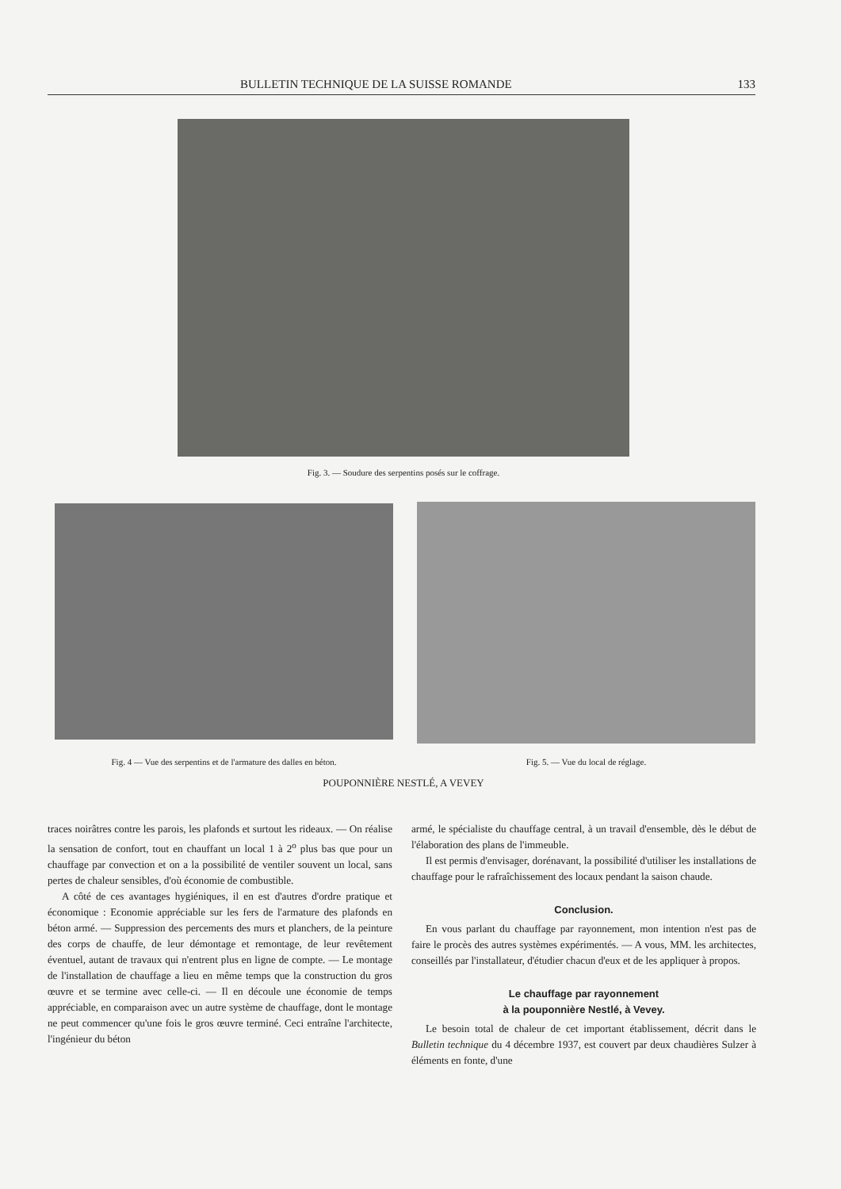BULLETIN TECHNIQUE DE LA SUISSE ROMANDE 133
Fig. 3. — Soudure des serpentins posés sur le coffrage.
Fig. 4 — Vue des serpentins et de l'armature des dalles en béton.
Fig. 5. — Vue du local de réglage.
POUPONNIÈRE NESTLÉ, A VEVEY
traces noirâtres contre les parois, les plafonds et surtout les rideaux. — On réalise la sensation de confort, tout en chauffant un local 1 à 2<sup>o</sup> plus bas que pour un chauffage par convection et on a la possibilité de ventiler souvent un local, sans pertes de chaleur sensibles, d'où économie de combustible.
A côté de ces avantages hygiéniques, il en est d'autres d'ordre pratique et économique : Economie appréciable sur les fers de l'armature des plafonds en béton armé. — Suppression des percements des murs et planchers, de la peinture des corps de chauffe, de leur démontage et remontage, de leur revêtement éventuel, autant de travaux qui n'entrent plus en ligne de compte. — Le montage de l'installation de chauffage a lieu en même temps que la construction du gros œuvre et se termine avec celle-ci. — Il en découle une économie de temps appréciable, en comparaison avec un autre système de chauffage, dont le montage ne peut commencer qu'une fois le gros œuvre terminé. Ceci entraîne l'architecte, l'ingénieur du béton
armé, le spécialiste du chauffage central, à un travail d'ensemble, dès le début de l'élaboration des plans de l'immeuble.
Il est permis d'envisager, dorénavant, la possibilité d'utiliser les installations de chauffage pour le rafraîchissement des locaux pendant la saison chaude.
Conclusion.
En vous parlant du chauffage par rayonnement, mon intention n'est pas de faire le procès des autres systèmes expérimentés. — A vous, MM. les architectes, conseillés par l'installateur, d'étudier chacun d'eux et de les appliquer à propos.
Le chauffage par rayonnement
à la pouponnière Nestlé, à Vevey.
Le besoin total de chaleur de cet important établissement, décrit dans le Bulletin technique du 4 décembre 1937, est couvert par deux chaudières Sulzer à éléments en fonte, d'une